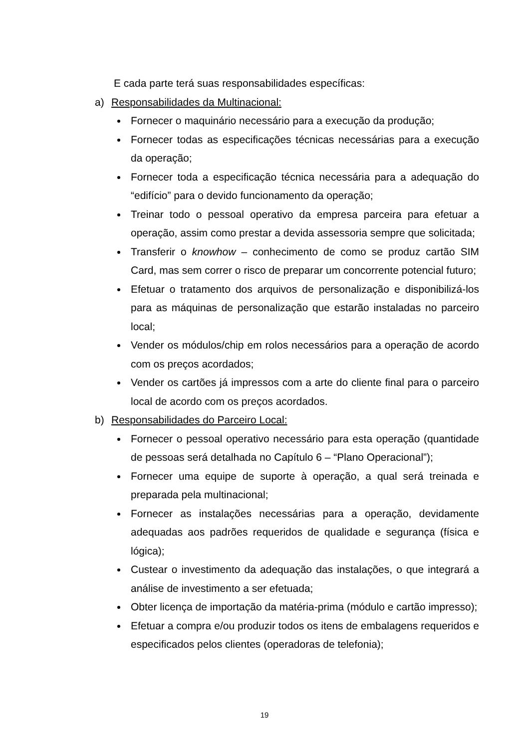E cada parte terá suas responsabilidades específicas:
a) Responsabilidades da Multinacional:
Fornecer o maquinário necessário para a execução da produção;
Fornecer todas as especificações técnicas necessárias para a execução da operação;
Fornecer toda a especificação técnica necessária para a adequação do “edifício” para o devido funcionamento da operação;
Treinar todo o pessoal operativo da empresa parceira para efetuar a operação, assim como prestar a devida assessoria sempre que solicitada;
Transferir o knowhow – conhecimento de como se produz cartão SIM Card, mas sem correr o risco de preparar um concorrente potencial futuro;
Efetuar o tratamento dos arquivos de personalização e disponibilizá-los para as máquinas de personalização que estarão instaladas no parceiro local;
Vender os módulos/chip em rolos necessários para a operação de acordo com os preços acordados;
Vender os cartões já impressos com a arte do cliente final para o parceiro local de acordo com os preços acordados.
b) Responsabilidades do Parceiro Local:
Fornecer o pessoal operativo necessário para esta operação (quantidade de pessoas será detalhada no Capítulo 6 – “Plano Operacional”);
Fornecer uma equipe de suporte à operação, a qual será treinada e preparada pela multinacional;
Fornecer as instalações necessárias para a operação, devidamente adequadas aos padrões requeridos de qualidade e segurança (física e lógica);
Custear o investimento da adequação das instalações, o que integrará a análise de investimento a ser efetuada;
Obter licença de importação da matéria-prima (módulo e cartão impresso);
Efetuar a compra e/ou produzir todos os itens de embalagens requeridos e especificados pelos clientes (operadoras de telefonia);
19